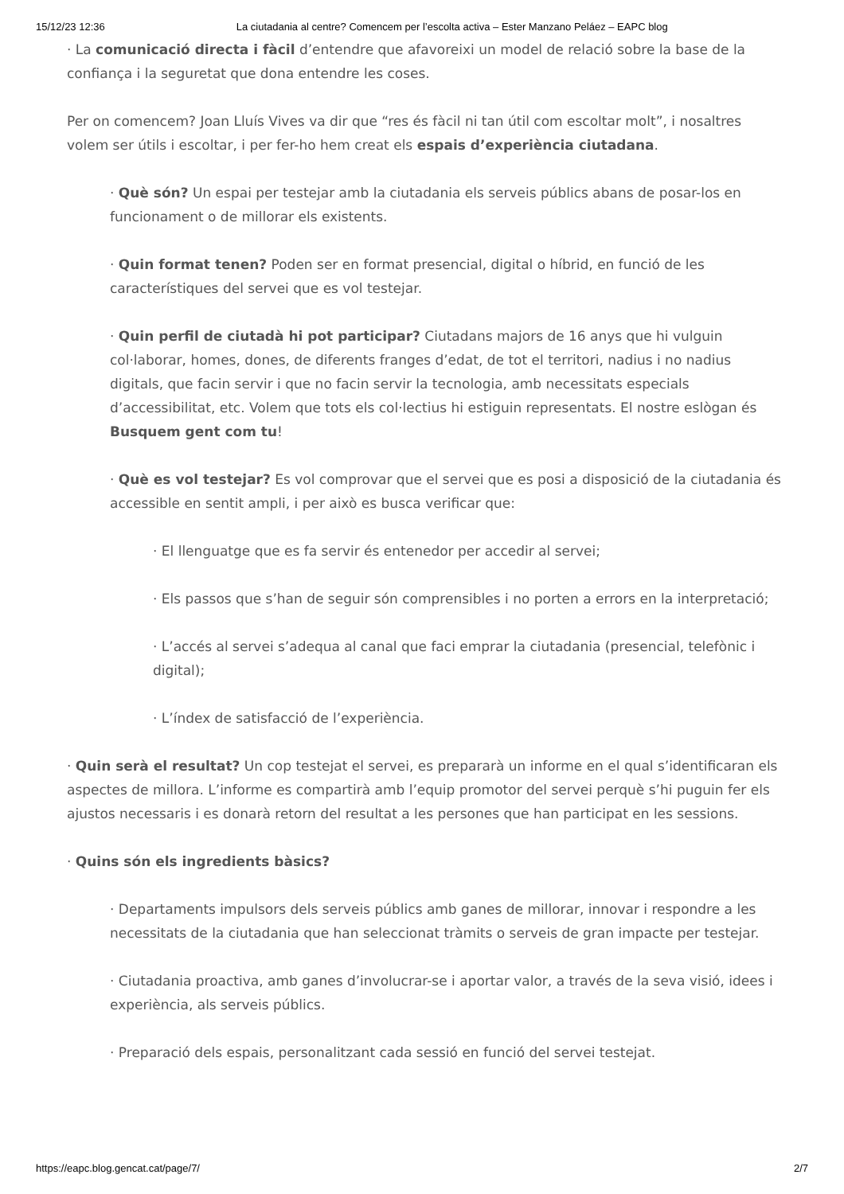15/12/23 12:36 La ciutadania al centre? Comencem per l’escolta activa – Ester Manzano Peláez – EAPC blog
· La comunicació directa i fàcil d’entendre que afavoreixi un model de relació sobre la base de la confiança i la seguretat que dona entendre les coses.
Per on comencem? Joan Lluís Vives va dir que “res és fàcil ni tan útil com escoltar molt”, i nosaltres volem ser útils i escoltar, i per fer-ho hem creat els espais d’experiència ciutadana.
· Què són? Un espai per testejar amb la ciutadania els serveis públics abans de posar-los en funcionament o de millorar els existents.
· Quin format tenen? Poden ser en format presencial, digital o híbrid, en funció de les característiques del servei que es vol testejar.
· Quin perfil de ciutadà hi pot participar? Ciutadans majors de 16 anys que hi vulguin col·laborar, homes, dones, de diferents franges d’edat, de tot el territori, nadius i no nadius digitals, que facin servir i que no facin servir la tecnologia, amb necessitats especials d’accessibilitat, etc. Volem que tots els col·lectius hi estiguin representats. El nostre eslògan és Busquem gent com tu!
· Què es vol testejar? Es vol comprovar que el servei que es posi a disposició de la ciutadania és accessible en sentit ampli, i per això es busca verificar que:
· El llenguatge que es fa servir és entenedor per accedir al servei;
· Els passos que s’han de seguir són comprensibles i no porten a errors en la interpretació;
· L’accés al servei s’adequa al canal que faci emprar la ciutadania (presencial, telefònic i digital);
· L’índex de satisfacció de l’experiència.
· Quin serà el resultat? Un cop testejat el servei, es prepararà un informe en el qual s’identificaran els aspectes de millora. L’informe es compartirà amb l’equip promotor del servei perquè s’hi puguin fer els ajustos necessaris i es donarà retorn del resultat a les persones que han participat en les sessions.
· Quins són els ingredients bàsics?
· Departaments impulsors dels serveis públics amb ganes de millorar, innovar i respondre a les necessitats de la ciutadania que han seleccionat tràmits o serveis de gran impacte per testejar.
· Ciutadania proactiva, amb ganes d’involucrar-se i aportar valor, a través de la seva visió, idees i experiència, als serveis públics.
· Preparació dels espais, personalitzant cada sessió en funció del servei testejat.
https://eapc.blog.gencat.cat/page/7/ 2/7